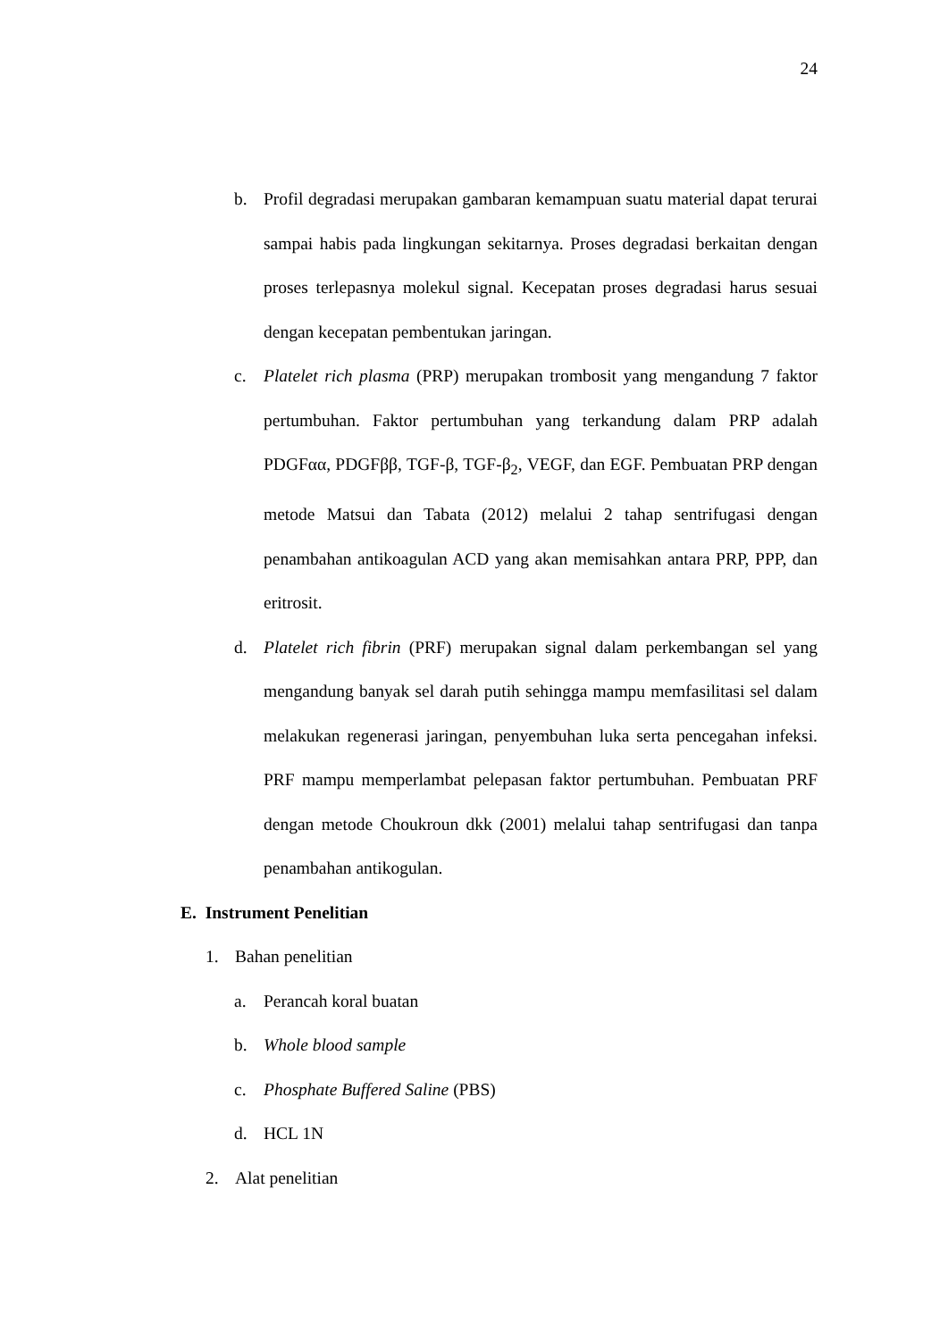24
b. Profil degradasi merupakan gambaran kemampuan suatu material dapat terurai sampai habis pada lingkungan sekitarnya. Proses degradasi berkaitan dengan proses terlepasnya molekul signal. Kecepatan proses degradasi harus sesuai dengan kecepatan pembentukan jaringan.
c. Platelet rich plasma (PRP) merupakan trombosit yang mengandung 7 faktor pertumbuhan. Faktor pertumbuhan yang terkandung dalam PRP adalah PDGFαα, PDGFββ, TGF-β, TGF-β<sub>2</sub>, VEGF, dan EGF. Pembuatan PRP dengan metode Matsui dan Tabata (2012) melalui 2 tahap sentrifugasi dengan penambahan antikoagulan ACD yang akan memisahkan antara PRP, PPP, dan eritrosit.
d. Platelet rich fibrin (PRF) merupakan signal dalam perkembangan sel yang mengandung banyak sel darah putih sehingga mampu memfasilitasi sel dalam melakukan regenerasi jaringan, penyembuhan luka serta pencegahan infeksi. PRF mampu memperlambat pelepasan faktor pertumbuhan. Pembuatan PRF dengan metode Choukroun dkk (2001) melalui tahap sentrifugasi dan tanpa penambahan antikogulan.
E. Instrument Penelitian
1. Bahan penelitian
a. Perancah koral buatan
b. Whole blood sample
c. Phosphate Buffered Saline (PBS)
d. HCL 1N
2. Alat penelitian